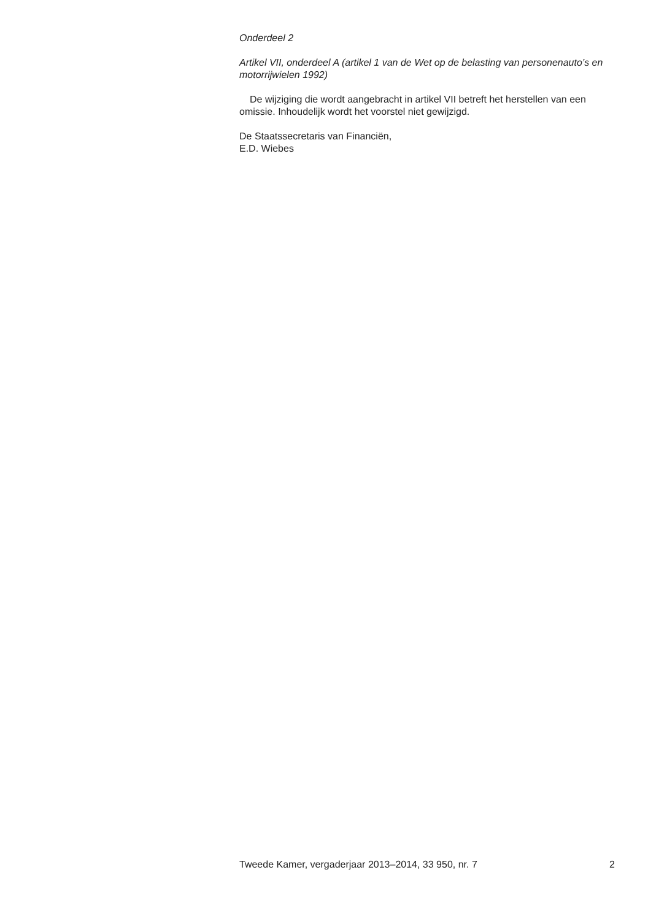Onderdeel 2
Artikel VII, onderdeel A (artikel 1 van de Wet op de belasting van personenauto’s en motorrijwielen 1992)
De wijziging die wordt aangebracht in artikel VII betreft het herstellen van een omissie. Inhoudelijk wordt het voorstel niet gewijzigd.
De Staatssecretaris van Financiën,
E.D. Wiebes
Tweede Kamer, vergaderjaar 2013–2014, 33 950, nr. 7 2